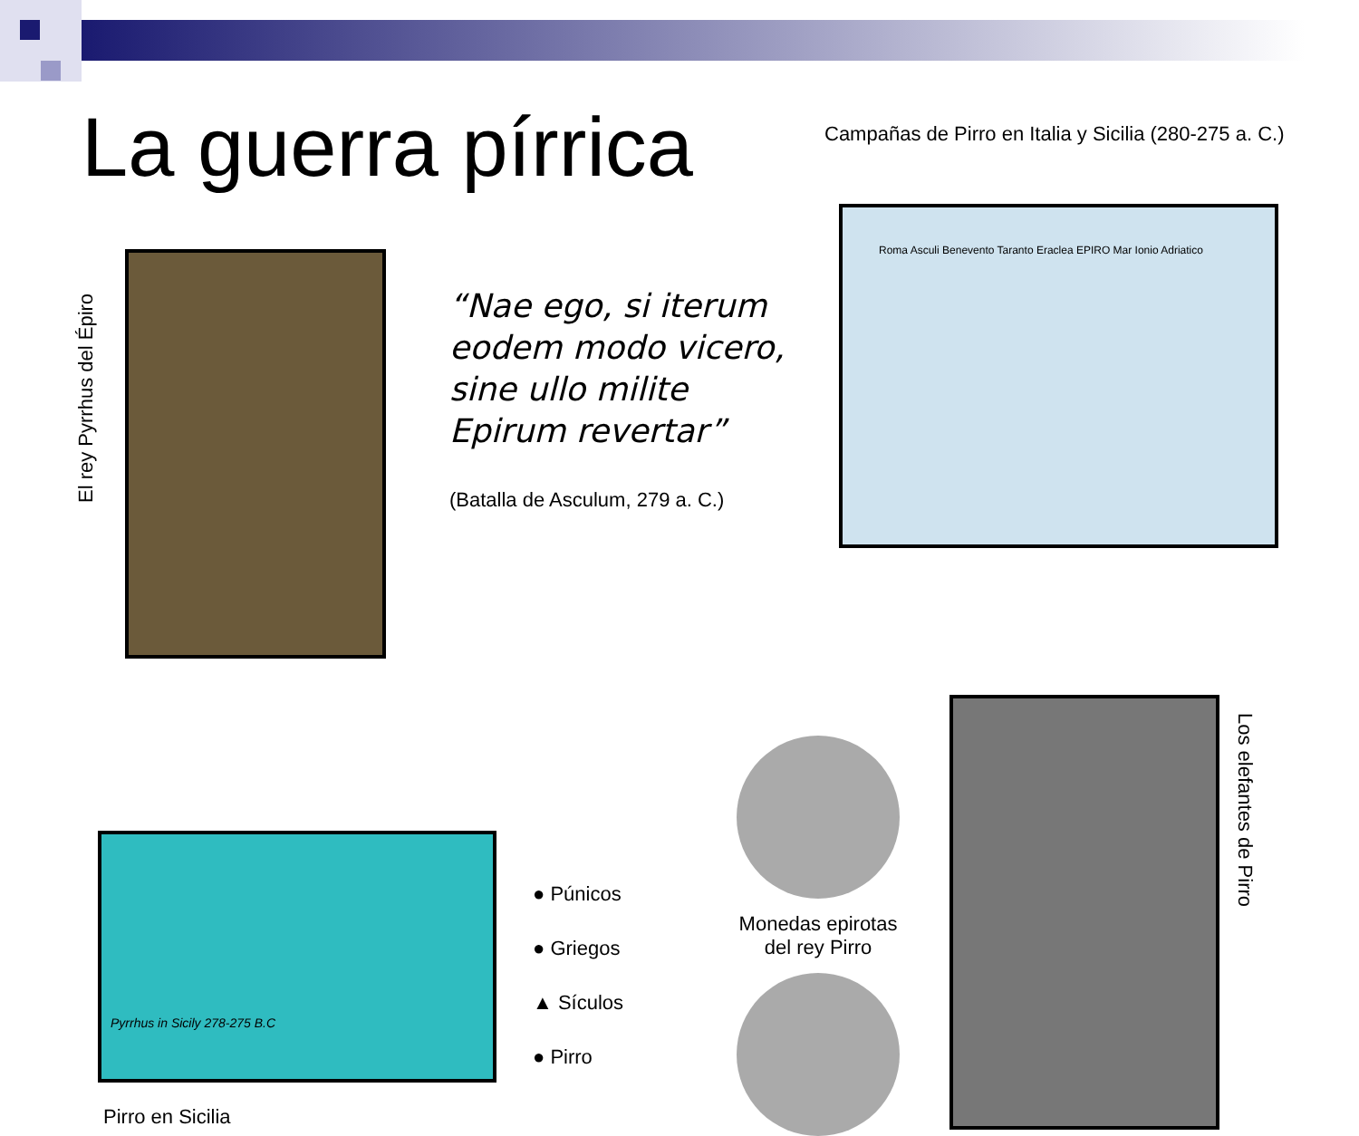La guerra pírrica
Campañas de Pirro en Italia y Sicilia (280-275 a. C.)
El rey Pyrrhus del Épiro
“Nae ego, si iterum eodem modo vicero, sine ullo milite Epirum revertar”
(Batalla de Asculum, 279 a. C.)
Roma Asculi Benevento Taranto Eraclea EPIRO Mar Ionio Adriatico
Pyrrhus in Sicily 278-275 B.C
Pirro en Sicilia
● Púnicos
● Griegos
▲ Sículos
● Pirro
Monedas epirotas del rey Pirro
Los elefantes de Pirro